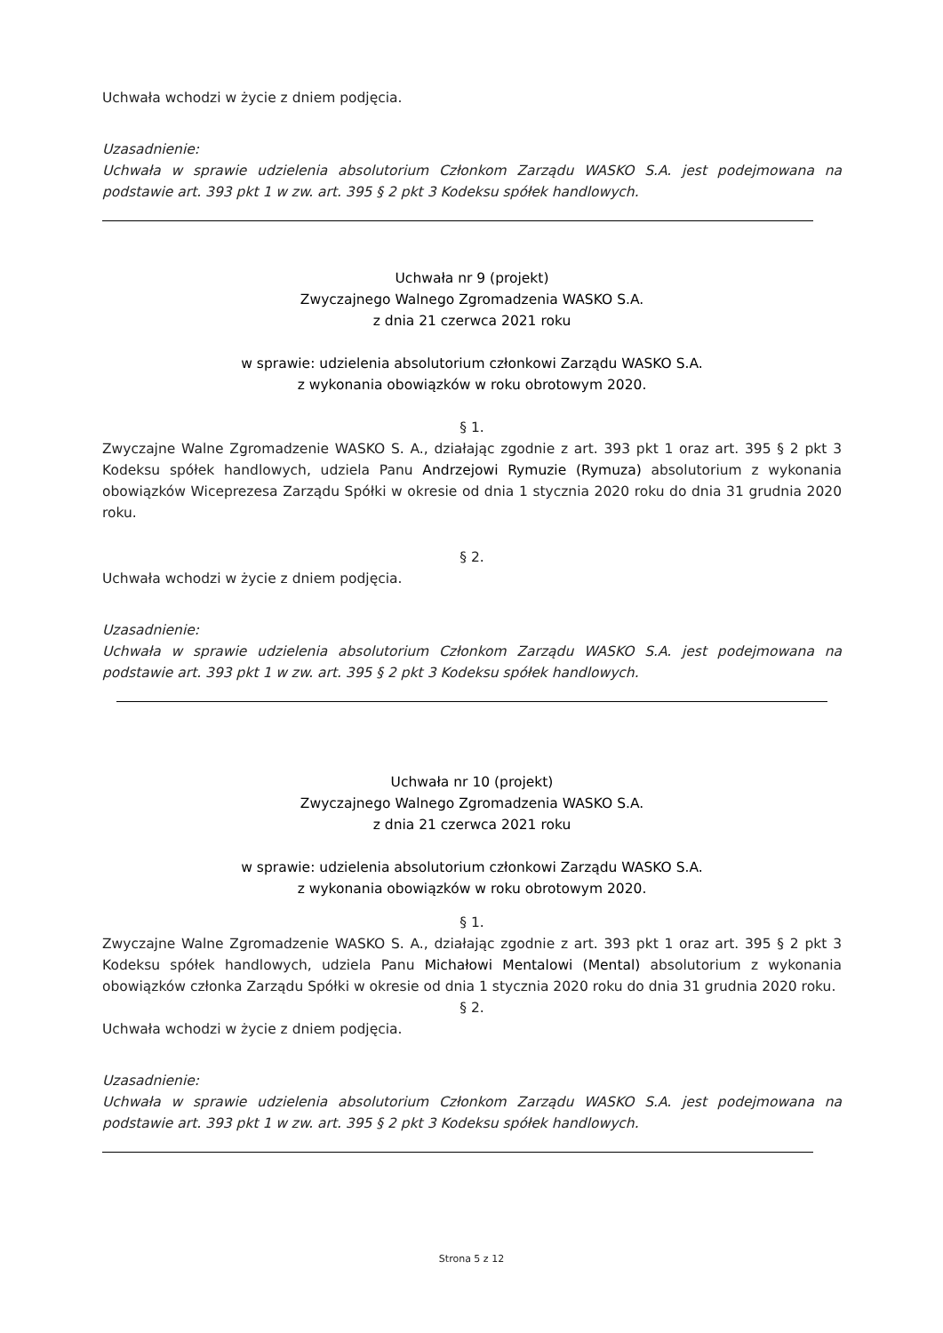Uchwała wchodzi w życie z dniem podjęcia.
Uzasadnienie:
Uchwała w sprawie udzielenia absolutorium Członkom Zarządu WASKO S.A. jest podejmowana na podstawie art. 393 pkt 1 w zw. art. 395 § 2 pkt 3 Kodeksu spółek handlowych.
Uchwała nr 9 (projekt)
Zwyczajnego Walnego Zgromadzenia WASKO S.A.
z dnia 21 czerwca 2021 roku
w sprawie: udzielenia absolutorium członkowi Zarządu WASKO S.A.
z wykonania obowiązków w roku obrotowym 2020.
§ 1.
Zwyczajne Walne Zgromadzenie WASKO S. A., działając zgodnie z art. 393 pkt 1 oraz art. 395 § 2 pkt 3 Kodeksu spółek handlowych, udziela Panu Andrzejowi Rymuzie (Rymuza) absolutorium z wykonania obowiązków Wiceprezesa Zarządu Spółki w okresie od dnia 1 stycznia 2020 roku do dnia 31 grudnia 2020 roku.
§ 2.
Uchwała wchodzi w życie z dniem podjęcia.
Uzasadnienie:
Uchwała w sprawie udzielenia absolutorium Członkom Zarządu WASKO S.A. jest podejmowana na podstawie art. 393 pkt 1 w zw. art. 395 § 2 pkt 3 Kodeksu spółek handlowych.
Uchwała nr 10 (projekt)
Zwyczajnego Walnego Zgromadzenia WASKO S.A.
z dnia 21 czerwca 2021 roku
w sprawie: udzielenia absolutorium członkowi Zarządu WASKO S.A.
z wykonania obowiązków w roku obrotowym 2020.
§ 1.
Zwyczajne Walne Zgromadzenie WASKO S. A., działając zgodnie z art. 393 pkt 1 oraz art. 395 § 2 pkt 3 Kodeksu spółek handlowych, udziela Panu Michałowi Mentalowi (Mental) absolutorium z wykonania obowiązków członka Zarządu Spółki w okresie od dnia 1 stycznia 2020 roku do dnia 31 grudnia 2020 roku.
§ 2.
Uchwała wchodzi w życie z dniem podjęcia.
Uzasadnienie:
Uchwała w sprawie udzielenia absolutorium Członkom Zarządu WASKO S.A. jest podejmowana na podstawie art. 393 pkt 1 w zw. art. 395 § 2 pkt 3 Kodeksu spółek handlowych.
Strona 5 z 12